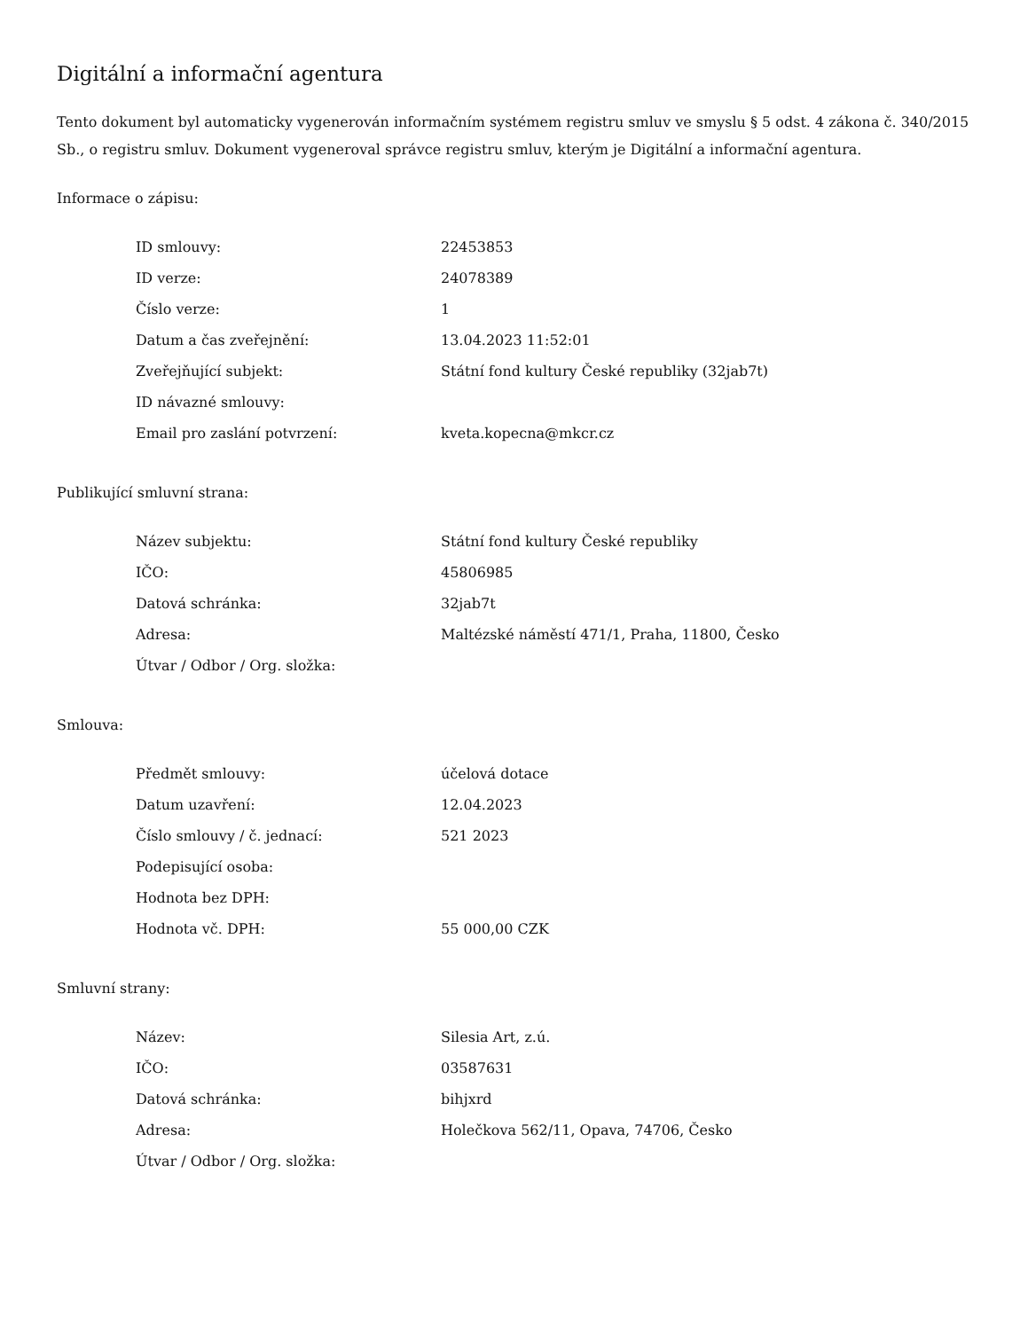Digitální a informační agentura
Tento dokument byl automaticky vygenerován informačním systémem registru smluv ve smyslu § 5 odst. 4 zákona č. 340/2015 Sb., o registru smluv. Dokument vygeneroval správce registru smluv, kterým je Digitální a informační agentura.
Informace o zápisu:
| ID smlouvy: | 22453853 |
| ID verze: | 24078389 |
| Číslo verze: | 1 |
| Datum a čas zveřejnění: | 13.04.2023 11:52:01 |
| Zveřejňující subjekt: | Státní fond kultury České republiky (32jab7t) |
| ID návazné smlouvy: | |
| Email pro zaslání potvrzení: | kveta.kopecna@mkcr.cz |
Publikující smluvní strana:
| Název subjektu: | Státní fond kultury České republiky |
| IČO: | 45806985 |
| Datová schránka: | 32jab7t |
| Adresa: | Maltézské náměstí 471/1, Praha, 11800, Česko |
| Útvar / Odbor / Org. složka: | |
Smlouva:
| Předmět smlouvy: | účelová dotace |
| Datum uzavření: | 12.04.2023 |
| Číslo smlouvy / č. jednací: | 521 2023 |
| Podepisující osoba: | |
| Hodnota bez DPH: | |
| Hodnota vč. DPH: | 55 000,00 CZK |
Smluvní strany:
| Název: | Silesia Art, z.ú. |
| IČO: | 03587631 |
| Datová schránka: | bihjxrd |
| Adresa: | Holečkova 562/11, Opava, 74706, Česko |
| Útvar / Odbor / Org. složka: | |